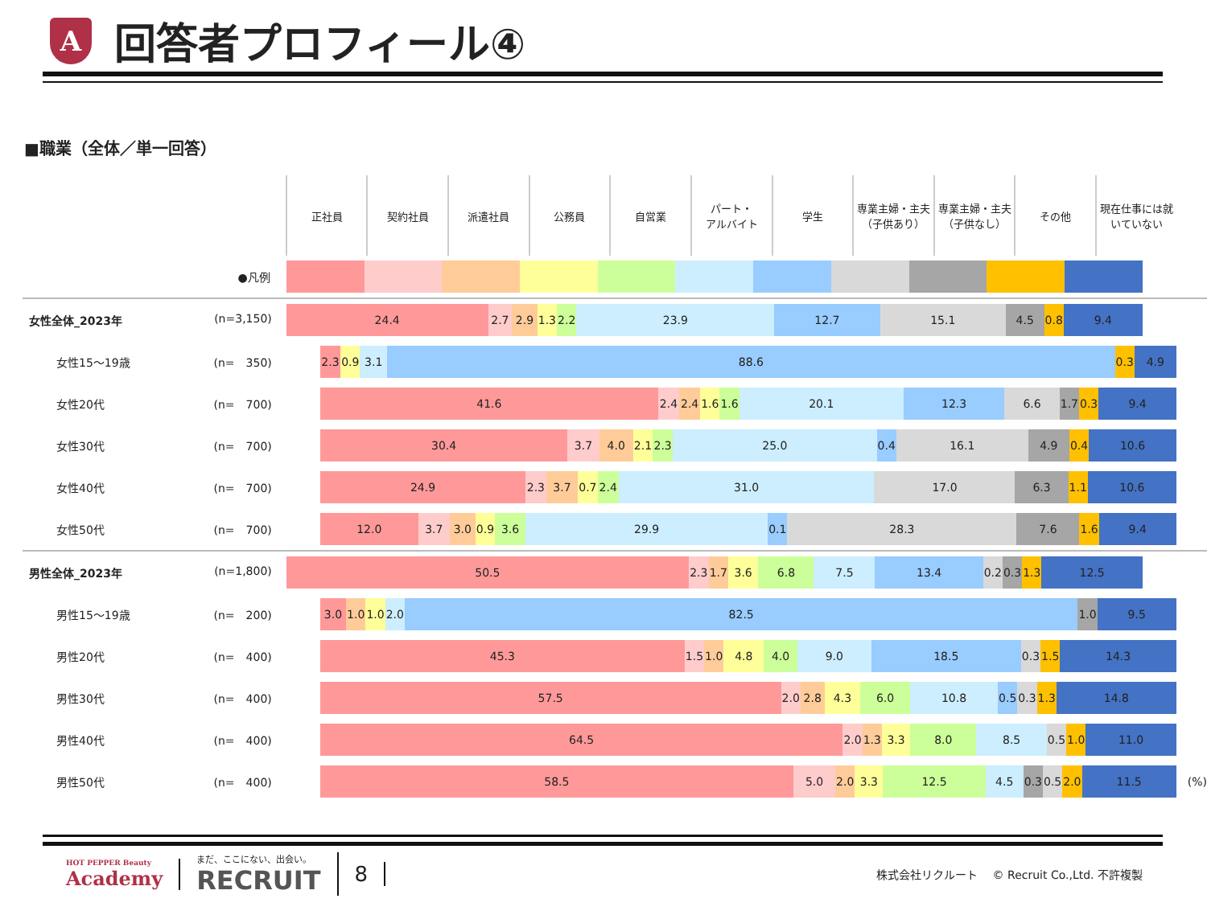A
回答者プロフィール④
■職業（全体／単一回答）
| | 正社員 | 契約社員 | 派遣社員 | 公務員 | 自営業 | パート・ アルバイト | 学生 | 専業主婦・主夫（子供あり） | 専業主婦・主夫（子供なし） | その他 | 現在仕事には就いていない | |
| ●凡例 | | | | | | | | | | | | |
| 女性全体_2023年 (n=3,150) | 24.4 2.7 2.9 1.3 2.2 23.9 12.7 15.1 4.5 0.8 9.4 | | | | | | | | | | | |
| 女性15～19歳 (n= 350) | 2.3 0.9 3.1 88.6 0.3 4.9 | | | | | | | | | | | |
| 女性20代 (n= 700) | 41.6 2.4 2.4 1.6 1.6 20.1 12.3 6.6 1.7 0.3 9.4 | | | | | | | | | | | |
| 女性30代 (n= 700) | 30.4 3.7 4.0 2.1 2.3 25.0 0.4 16.1 4.9 0.4 10.6 | | | | | | | | | | | |
| 女性40代 (n= 700) | 24.9 2.3 3.7 0.7 2.4 31.0 17.0 6.3 1.1 10.6 | | | | | | | | | | | |
| 女性50代 (n= 700) | 12.0 3.7 3.0 0.9 3.6 29.9 0.1 28.3 7.6 1.6 9.4 | | | | | | | | | | | |
| 男性全体_2023年 (n=1,800) | 50.5 2.3 1.7 3.6 6.8 7.5 13.4 0.2 0.3 1.3 12.5 | | | | | | | | | | | |
| 男性15～19歳 (n= 200) | 3.0 1.0 1.0 2.0 82.5 1.0 9.5 | | | | | | | | | | | |
| 男性20代 (n= 400) | 45.3 1.5 1.0 4.8 4.0 9.0 18.5 0.3 1.5 14.3 | | | | | | | | | | | |
| 男性30代 (n= 400) | 57.5 2.0 2.8 4.3 6.0 10.8 0.5 0.3 1.3 14.8 | | | | | | | | | | | |
| 男性40代 (n= 400) | 64.5 2.0 1.3 3.3 8.0 8.5 0.5 1.0 11.0 | | | | | | | | | | | |
| 男性50代 (n= 400) | 58.5 5.0 2.0 3.3 12.5 4.5 0.3 0.5 2.0 11.5 | | | | | | | | | | | (%) |
HOT PEPPER Beauty
Academy
まだ、ここにない、出会い。
RECRUIT
8
株式会社リクルート　 © Recruit Co.,Ltd. 不許複製